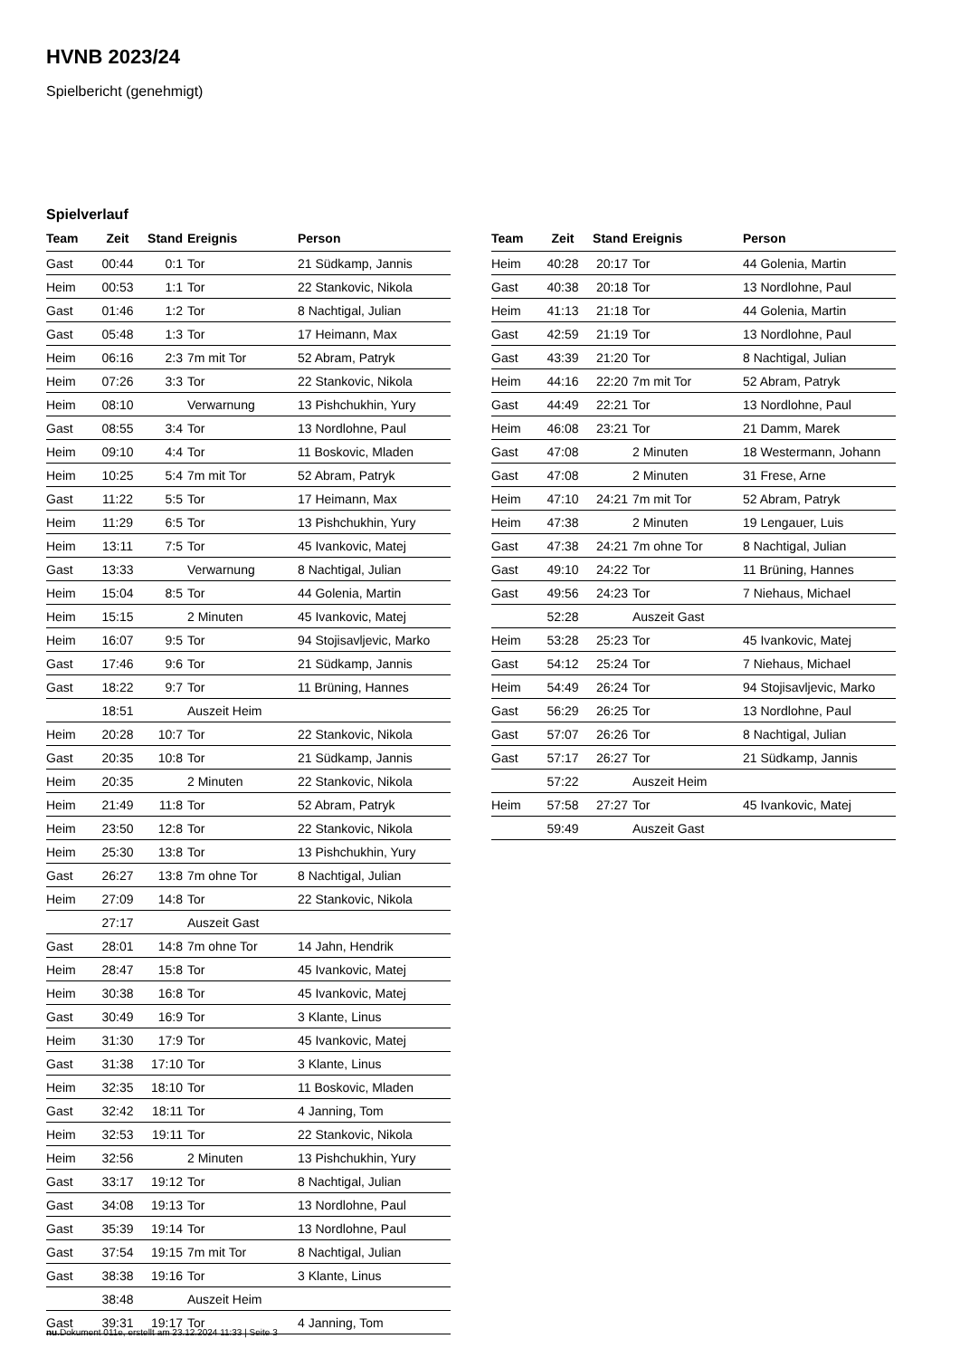HVNB 2023/24
Spielbericht (genehmigt)
Spielverlauf
| Team | Zeit | Stand | Ereignis | Person |
| --- | --- | --- | --- | --- |
| Gast | 00:44 | 0:1 | Tor | 21 Südkamp, Jannis |
| Heim | 00:53 | 1:1 | Tor | 22 Stankovic, Nikola |
| Gast | 01:46 | 1:2 | Tor | 8 Nachtigal, Julian |
| Gast | 05:48 | 1:3 | Tor | 17 Heimann, Max |
| Heim | 06:16 | 2:3 | 7m mit Tor | 52 Abram, Patryk |
| Heim | 07:26 | 3:3 | Tor | 22 Stankovic, Nikola |
| Heim | 08:10 | | Verwarnung | 13 Pishchukhin, Yury |
| Gast | 08:55 | 3:4 | Tor | 13 Nordlohne, Paul |
| Heim | 09:10 | 4:4 | Tor | 11 Boskovic, Mladen |
| Heim | 10:25 | 5:4 | 7m mit Tor | 52 Abram, Patryk |
| Gast | 11:22 | 5:5 | Tor | 17 Heimann, Max |
| Heim | 11:29 | 6:5 | Tor | 13 Pishchukhin, Yury |
| Heim | 13:11 | 7:5 | Tor | 45 Ivankovic, Matej |
| Gast | 13:33 | | Verwarnung | 8 Nachtigal, Julian |
| Heim | 15:04 | 8:5 | Tor | 44 Golenia, Martin |
| Heim | 15:15 | | 2 Minuten | 45 Ivankovic, Matej |
| Heim | 16:07 | 9:5 | Tor | 94 Stojisavljevic, Marko |
| Gast | 17:46 | 9:6 | Tor | 21 Südkamp, Jannis |
| Gast | 18:22 | 9:7 | Tor | 11 Brüning, Hannes |
| | 18:51 | | Auszeit Heim | |
| Heim | 20:28 | 10:7 | Tor | 22 Stankovic, Nikola |
| Gast | 20:35 | 10:8 | Tor | 21 Südkamp, Jannis |
| Heim | 20:35 | | 2 Minuten | 22 Stankovic, Nikola |
| Heim | 21:49 | 11:8 | Tor | 52 Abram, Patryk |
| Heim | 23:50 | 12:8 | Tor | 22 Stankovic, Nikola |
| Heim | 25:30 | 13:8 | Tor | 13 Pishchukhin, Yury |
| Gast | 26:27 | 13:8 | 7m ohne Tor | 8 Nachtigal, Julian |
| Heim | 27:09 | 14:8 | Tor | 22 Stankovic, Nikola |
| | 27:17 | | Auszeit Gast | |
| Gast | 28:01 | 14:8 | 7m ohne Tor | 14 Jahn, Hendrik |
| Heim | 28:47 | 15:8 | Tor | 45 Ivankovic, Matej |
| Heim | 30:38 | 16:8 | Tor | 45 Ivankovic, Matej |
| Gast | 30:49 | 16:9 | Tor | 3 Klante, Linus |
| Heim | 31:30 | 17:9 | Tor | 45 Ivankovic, Matej |
| Gast | 31:38 | 17:10 | Tor | 3 Klante, Linus |
| Heim | 32:35 | 18:10 | Tor | 11 Boskovic, Mladen |
| Gast | 32:42 | 18:11 | Tor | 4 Janning, Tom |
| Heim | 32:53 | 19:11 | Tor | 22 Stankovic, Nikola |
| Heim | 32:56 | | 2 Minuten | 13 Pishchukhin, Yury |
| Gast | 33:17 | 19:12 | Tor | 8 Nachtigal, Julian |
| Gast | 34:08 | 19:13 | Tor | 13 Nordlohne, Paul |
| Gast | 35:39 | 19:14 | Tor | 13 Nordlohne, Paul |
| Gast | 37:54 | 19:15 | 7m mit Tor | 8 Nachtigal, Julian |
| Gast | 38:38 | 19:16 | Tor | 3 Klante, Linus |
| | 38:48 | | Auszeit Heim | |
| Gast | 39:31 | 19:17 | Tor | 4 Janning, Tom |
| Team | Zeit | Stand | Ereignis | Person |
| --- | --- | --- | --- | --- |
| Heim | 40:28 | 20:17 | Tor | 44 Golenia, Martin |
| Gast | 40:38 | 20:18 | Tor | 13 Nordlohne, Paul |
| Heim | 41:13 | 21:18 | Tor | 44 Golenia, Martin |
| Gast | 42:59 | 21:19 | Tor | 13 Nordlohne, Paul |
| Gast | 43:39 | 21:20 | Tor | 8 Nachtigal, Julian |
| Heim | 44:16 | 22:20 | 7m mit Tor | 52 Abram, Patryk |
| Gast | 44:49 | 22:21 | Tor | 13 Nordlohne, Paul |
| Heim | 46:08 | 23:21 | Tor | 21 Damm, Marek |
| Gast | 47:08 | | 2 Minuten | 18 Westermann, Johann |
| Gast | 47:08 | | 2 Minuten | 31 Frese, Arne |
| Heim | 47:10 | 24:21 | 7m mit Tor | 52 Abram, Patryk |
| Heim | 47:38 | | 2 Minuten | 19 Lengauer, Luis |
| Gast | 47:38 | 24:21 | 7m ohne Tor | 8 Nachtigal, Julian |
| Gast | 49:10 | 24:22 | Tor | 11 Brüning, Hannes |
| Gast | 49:56 | 24:23 | Tor | 7 Niehaus, Michael |
| | 52:28 | | Auszeit Gast | |
| Heim | 53:28 | 25:23 | Tor | 45 Ivankovic, Matej |
| Gast | 54:12 | 25:24 | Tor | 7 Niehaus, Michael |
| Heim | 54:49 | 26:24 | Tor | 94 Stojisavljevic, Marko |
| Gast | 56:29 | 26:25 | Tor | 13 Nordlohne, Paul |
| Gast | 57:07 | 26:26 | Tor | 8 Nachtigal, Julian |
| Gast | 57:17 | 26:27 | Tor | 21 Südkamp, Jannis |
| | 57:22 | | Auszeit Heim | |
| Heim | 57:58 | 27:27 | Tor | 45 Ivankovic, Matej |
| | 59:49 | | Auszeit Gast | |
nu.Dokument 011e, erstellt am 23.12.2024 11:33 | Seite 3